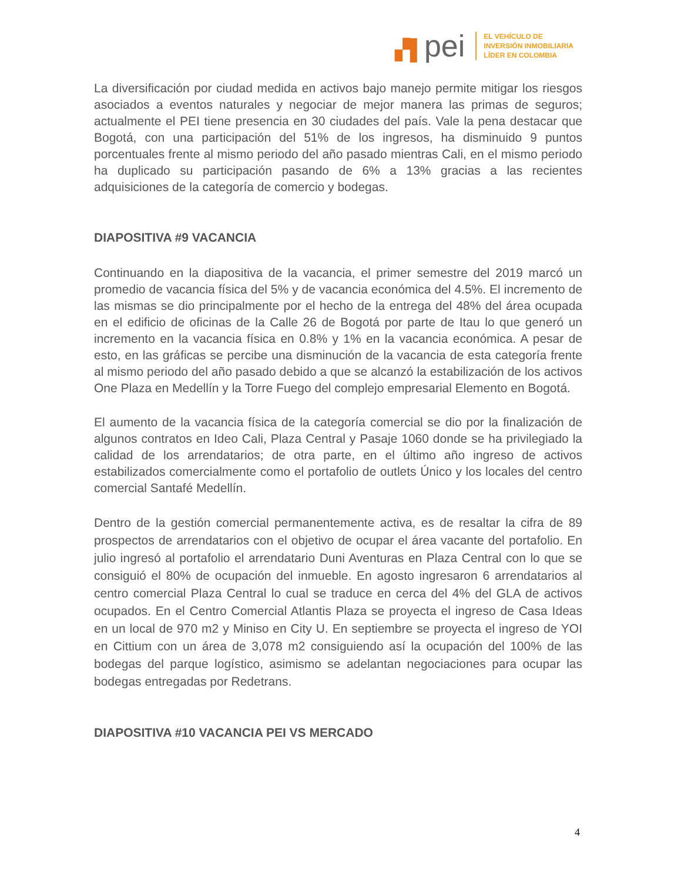▞▌pei
EL VEHÍCULO DE
INVERSIÓN INMOBILIARIA
LÍDER EN COLOMBIA
La diversificación por ciudad medida en activos bajo manejo permite mitigar los riesgos asociados a eventos naturales y negociar de mejor manera las primas de seguros; actualmente el PEI tiene presencia en 30 ciudades del país. Vale la pena destacar que Bogotá, con una participación del 51% de los ingresos, ha disminuido 9 puntos porcentuales frente al mismo periodo del año pasado mientras Cali, en el mismo periodo ha duplicado su participación pasando de 6% a 13% gracias a las recientes adquisiciones de la categoría de comercio y bodegas.
DIAPOSITIVA #9 VACANCIA
Continuando en la diapositiva de la vacancia, el primer semestre del 2019 marcó un promedio de vacancia física del 5% y de vacancia económica del 4.5%. El incremento de las mismas se dio principalmente por el hecho de la entrega del 48% del área ocupada en el edificio de oficinas de la Calle 26 de Bogotá por parte de Itau lo que generó un incremento en la vacancia física en 0.8% y 1% en la vacancia económica. A pesar de esto, en las gráficas se percibe una disminución de la vacancia de esta categoría frente al mismo periodo del año pasado debido a que se alcanzó la estabilización de los activos One Plaza en Medellín y la Torre Fuego del complejo empresarial Elemento en Bogotá.
El aumento de la vacancia física de la categoría comercial se dio por la finalización de algunos contratos en Ideo Cali, Plaza Central y Pasaje 1060 donde se ha privilegiado la calidad de los arrendatarios; de otra parte, en el último año ingreso de activos estabilizados comercialmente como el portafolio de outlets Único y los locales del centro comercial Santafé Medellín.
Dentro de la gestión comercial permanentemente activa, es de resaltar la cifra de 89 prospectos de arrendatarios con el objetivo de ocupar el área vacante del portafolio. En julio ingresó al portafolio el arrendatario Duni Aventuras en Plaza Central con lo que se consiguió el 80% de ocupación del inmueble. En agosto ingresaron 6 arrendatarios al centro comercial Plaza Central lo cual se traduce en cerca del 4% del GLA de activos ocupados. En el Centro Comercial Atlantis Plaza se proyecta el ingreso de Casa Ideas en un local de 970 m2 y Miniso en City U. En septiembre se proyecta el ingreso de YOI en Cittium con un área de 3,078 m2 consiguiendo así la ocupación del 100% de las bodegas del parque logístico, asimismo se adelantan negociaciones para ocupar las bodegas entregadas por Redetrans.
DIAPOSITIVA #10 VACANCIA PEI VS MERCADO
4